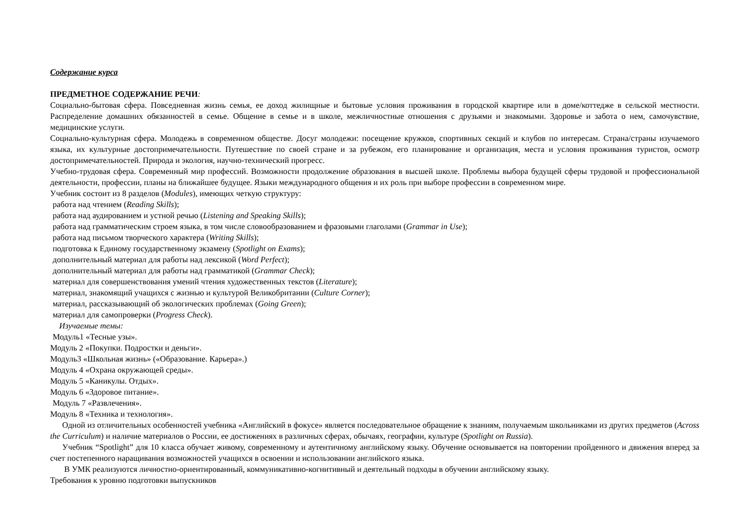Содержание курса
ПРЕДМЕТНОЕ СОДЕРЖАНИЕ РЕЧИ:
Социально-бытовая сфера. Повседневная жизнь семья, ее доход жилищные и бытовые условия проживания в городской квартире или в доме/коттедже в сельской местности. Распределение домашних обязанностей в семье. Общение в семье и в школе, межличностные отношения с друзьями и знакомыми. Здоровье и забота о нем, самочувствие, медицинские услуги.
Социально-культурная сфера. Молодежь в современном обществе. Досуг молодежи: посещение кружков, спортивных секций и клубов по интересам. Страна/страны изучаемого языка, их культурные достопримечательности. Путешествие по своей стране и за рубежом, его планирование и организация, места и условия проживания туристов, осмотр достопримечательностей. Природа и экология, научно-технический прогресс.
Учебно-трудовая сфера. Современный мир профессий. Возможности продолжение образования в высшей школе. Проблемы выбора будущей сферы трудовой и профессиональной деятельности, профессии, планы на ближайшее будущее. Языки международного общения и их роль при выборе профессии в современном мире.
Учебник состоит из 8 разделов (Modules), имеющих четкую структуру:
работа над чтением (Reading Skills);
работа над аудированием и устной речью (Listening and Speaking Skills);
работа над грамматическим строем языка, в том числе словообразованием и фразовыми глаголами (Grammar in Use);
работа над письмом творческого характера (Writing Skills);
подготовка к Единому государственному экзамену (Spotlight on Exams);
дополнительный материал для работы над лексикой (Word Perfect);
дополнительный материал для работы над грамматикой (Grammar Check);
материал для совершенствования умений чтения художественных текстов (Literature);
материал, знакомящий учащихся с жизнью и культурой Великобритании (Culture Corner);
материал, рассказывающий об экологических проблемах (Going Green);
материал для самопроверки (Progress Check).
Изучаемые темы:
Модуль1 «Тесные узы».
Модуль 2 «Покупки. Подростки и деньги».
Модуль3 «Школьная жизнь» («Образование. Карьера».)
Модуль 4 «Охрана окружающей среды».
Модуль 5 «Каникулы. Отдых».
Модуль 6 «Здоровое питание».
Модуль 7 «Развлечения».
Модуль 8 «Техника и технология».
Одной из отличительных особенностей учебника «Английский в фокусе» является последовательное обращение к знаниям, получаемым школьниками из других предметов (Across the Curriculum) и наличие материалов о России, ее достижениях в различных сферах, обычаях, географии, культуре (Spotlight on Russia).
Учебник “Spotlight” для 10 класса обучает живому, современному и аутентичному английскому языку. Обучение основывается на повторении пройденного и движения вперед за счет постепенного наращивания возможностей учащихся в освоении и использовании английского языка.
В УМК реализуются личностно-ориентированный, коммуникативно-когнитивный и деятельный подходы в обучении английскому языку.
Требования к уровню подготовки выпускников